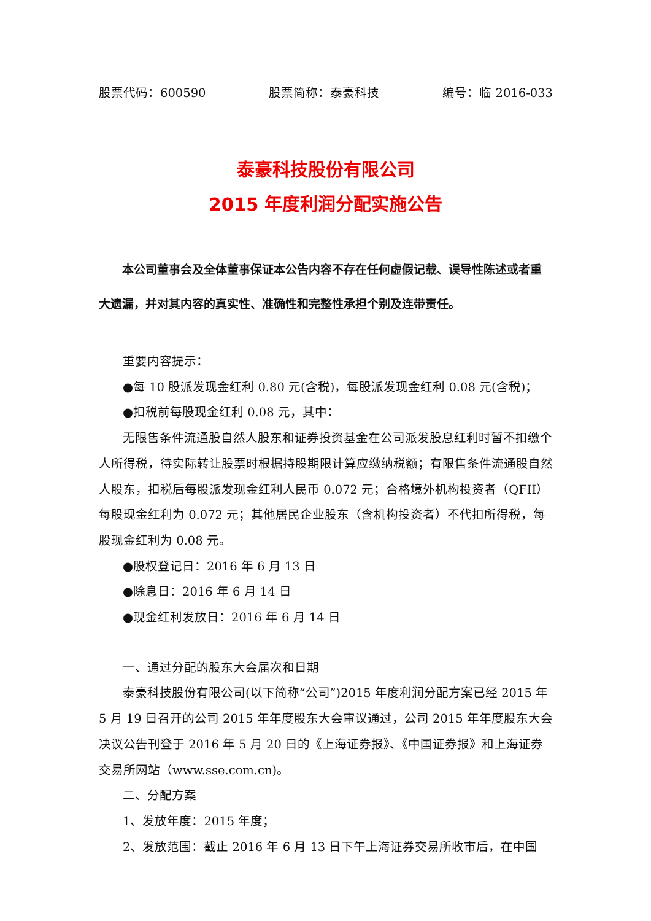股票代码：600590 股票简称：泰豪科技 编号：临 2016-033
泰豪科技股份有限公司
2015 年度利润分配实施公告
本公司董事会及全体董事保证本公告内容不存在任何虚假记载、误导性陈述或者重大遗漏，并对其内容的真实性、准确性和完整性承担个别及连带责任。
重要内容提示：
●每 10 股派发现金红利 0.80 元(含税)，每股派发现金红利 0.08 元(含税)；
●扣税前每股现金红利 0.08 元，其中：
无限售条件流通股自然人股东和证券投资基金在公司派发股息红利时暂不扣缴个人所得税，待实际转让股票时根据持股期限计算应缴纳税额；有限售条件流通股自然人股东，扣税后每股派发现金红利人民币 0.072 元；合格境外机构投资者（QFII）每股现金红利为 0.072 元；其他居民企业股东（含机构投资者）不代扣所得税，每股现金红利为 0.08 元。
●股权登记日：2016 年 6 月 13 日
●除息日：2016 年 6 月 14 日
●现金红利发放日：2016 年 6 月 14 日
一、通过分配的股东大会届次和日期
泰豪科技股份有限公司(以下简称“公司”)2015 年度利润分配方案已经 2015 年 5 月 19 日召开的公司 2015 年年度股东大会审议通过，公司 2015 年年度股东大会决议公告刊登于 2016 年 5 月 20 日的《上海证券报》、《中国证券报》和上海证券交易所网站（www.sse.com.cn)。
二、分配方案
1、发放年度：2015 年度；
2、发放范围：截止 2016 年 6 月 13 日下午上海证券交易所收市后，在中国